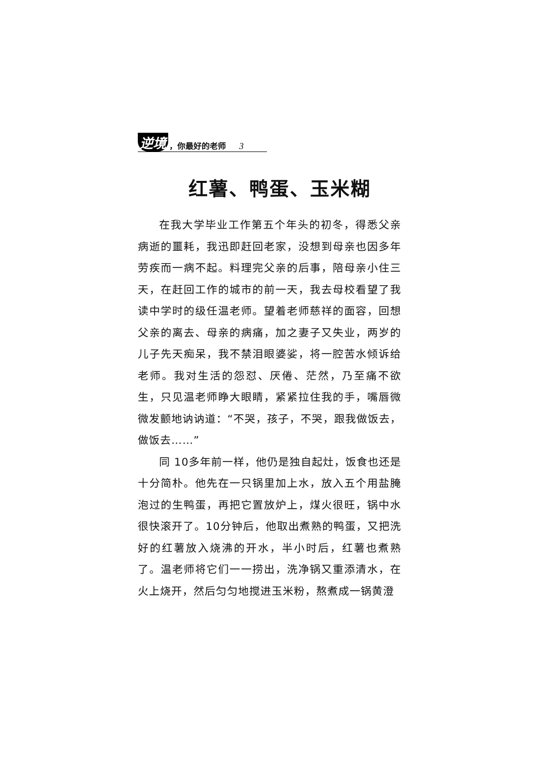逆境 ，你最好的老师 3
红薯、鸭蛋、玉米糊
在我大学毕业工作第五个年头的初冬，得悉父亲病逝的噩耗，我迅即赶回老家，没想到母亲也因多年劳疾而一病不起。料理完父亲的后事，陪母亲小住三天，在赶回工作的城市的前一天，我去母校看望了我读中学时的级任温老师。望着老师慈祥的面容，回想父亲的离去、母亲的病痛，加之妻子又失业，两岁的儿子先天痴呆，我不禁泪眼婆娑，将一腔苦水倾诉给老师。我对生活的怨怼、厌倦、茫然，乃至痛不欲生，只见温老师睁大眼睛，紧紧拉住我的手，嘴唇微微发颤地讷讷道：“不哭，孩子，不哭，跟我做饭去，做饭去……”
同 10多年前一样，他仍是独自起灶，饭食也还是十分简朴。他先在一只锅里加上水，放入五个用盐腌泡过的生鸭蛋，再把它置放炉上，煤火很旺，锅中水很快滚开了。10分钟后，他取出煮熟的鸭蛋，又把洗好的红薯放入烧沸的开水，半小时后，红薯也煮熟了。温老师将它们一一捞出，洗净锅又重添清水，在火上烧开，然后匀匀地搅进玉米粉，熬煮成一锅黄澄